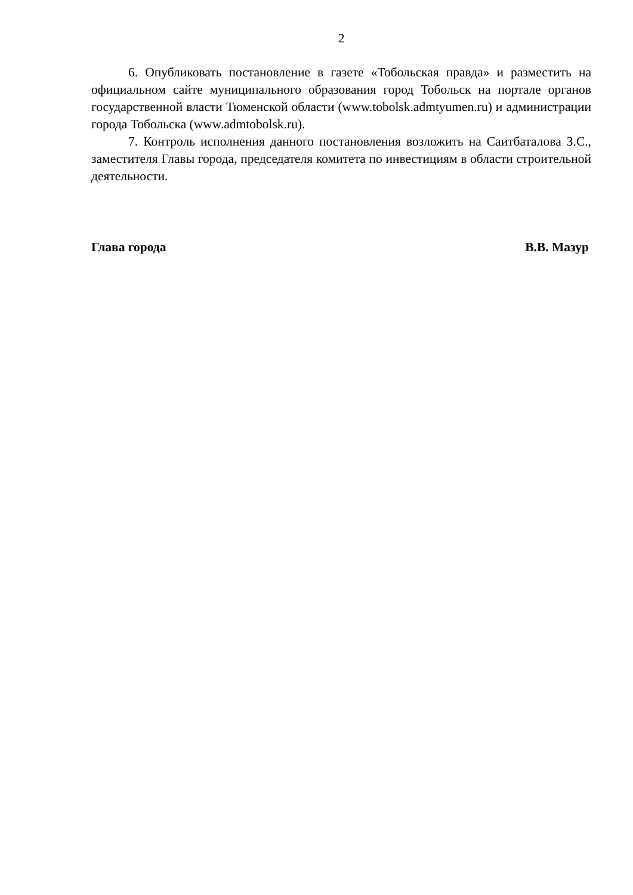2
6. Опубликовать постановление в газете «Тобольская правда» и разместить на официальном сайте муниципального образования город Тобольск на портале органов государственной власти Тюменской области (www.tobolsk.admtyumen.ru) и администрации города Тобольска (www.admtobolsk.ru).
7. Контроль исполнения данного постановления возложить на Саитбаталова З.С., заместителя Главы города, председателя комитета по инвестициям в области строительной деятельности.
Глава города В.В. Мазур